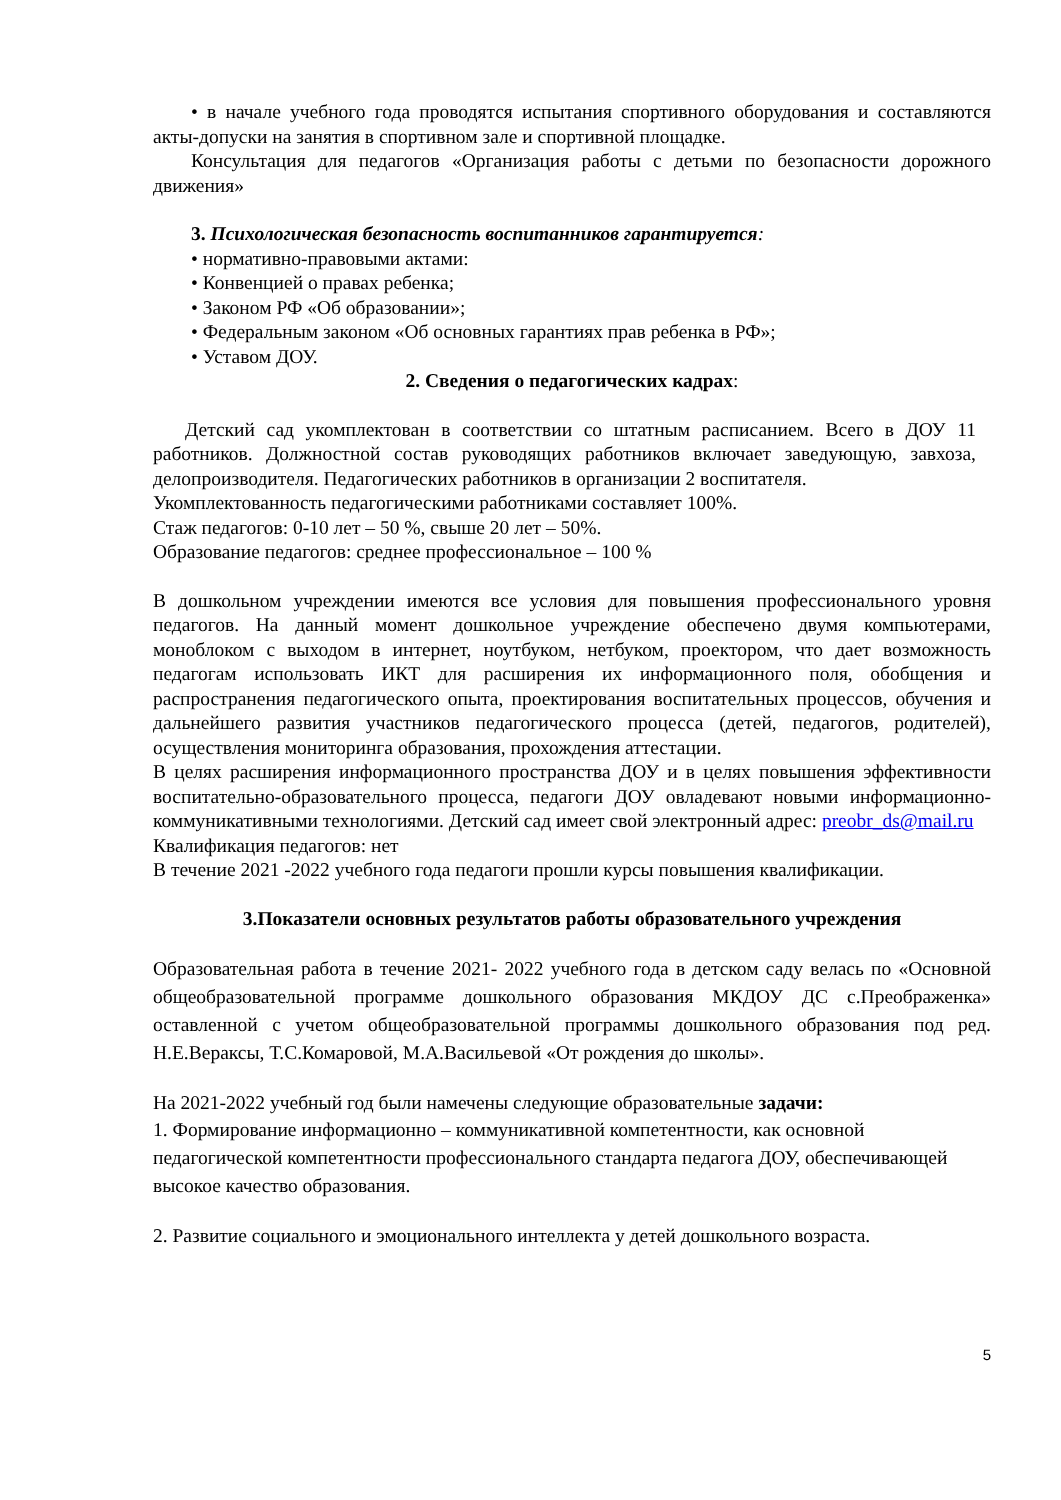• в начале учебного года проводятся испытания спортивного оборудования и составляются акты-допуски на занятия в спортивном зале и спортивной площадке.
Консультация для педагогов «Организация работы с детьми по безопасности дорожного движения»
3. Психологическая безопасность воспитанников гарантируется:
• нормативно-правовыми актами:
• Конвенцией о правах ребенка;
• Законом РФ «Об образовании»;
• Федеральным законом «Об основных гарантиях прав ребенка в РФ»;
• Уставом ДОУ.
2. Сведения о педагогических кадрах:
Детский сад укомплектован в соответствии со штатным расписанием. Всего в ДОУ 11 работников. Должностной состав руководящих работников включает заведующую, завхоза, делопроизводителя. Педагогических работников в организации 2 воспитателя.
Укомплектованность педагогическими работниками составляет 100%.
Стаж педагогов: 0-10 лет – 50 %, свыше 20 лет – 50%.
Образование педагогов: среднее профессиональное – 100 %
В дошкольном учреждении имеются все условия для повышения профессионального уровня педагогов. На данный момент дошкольное учреждение обеспечено двумя компьютерами, моноблоком с выходом в интернет, ноутбуком, нетбуком, проектором, что дает возможность педагогам использовать ИКТ для расширения их информационного поля, обобщения и распространения педагогического опыта, проектирования воспитательных процессов, обучения и дальнейшего развития участников педагогического процесса (детей, педагогов, родителей), осуществления мониторинга образования, прохождения аттестации.
В целях расширения информационного пространства ДОУ и в целях повышения эффективности воспитательно-образовательного процесса, педагоги ДОУ овладевают новыми информационно-коммуникативными технологиями. Детский сад имеет свой электронный адрес: preobr_ds@mail.ru
Квалификация педагогов: нет
В течение 2021 -2022 учебного года педагоги прошли курсы повышения квалификации.
3.Показатели основных результатов работы образовательного учреждения
Образовательная работа в течение 2021- 2022 учебного года в детском саду велась по «Основной общеобразовательной программе дошкольного образования МКДОУ ДС с.Преображенка» оставленной с учетом общеобразовательной программы дошкольного образования под ред. Н.Е.Вераксы, Т.С.Комаровой, М.А.Васильевой «От рождения до школы».
На 2021-2022 учебный год были намечены следующие образовательные задачи:
1. Формирование информационно – коммуникативной компетентности, как основной педагогической компетентности профессионального стандарта педагога ДОУ, обеспечивающей высокое качество образования.
2. Развитие социального и эмоционального интеллекта у детей дошкольного возраста.
5